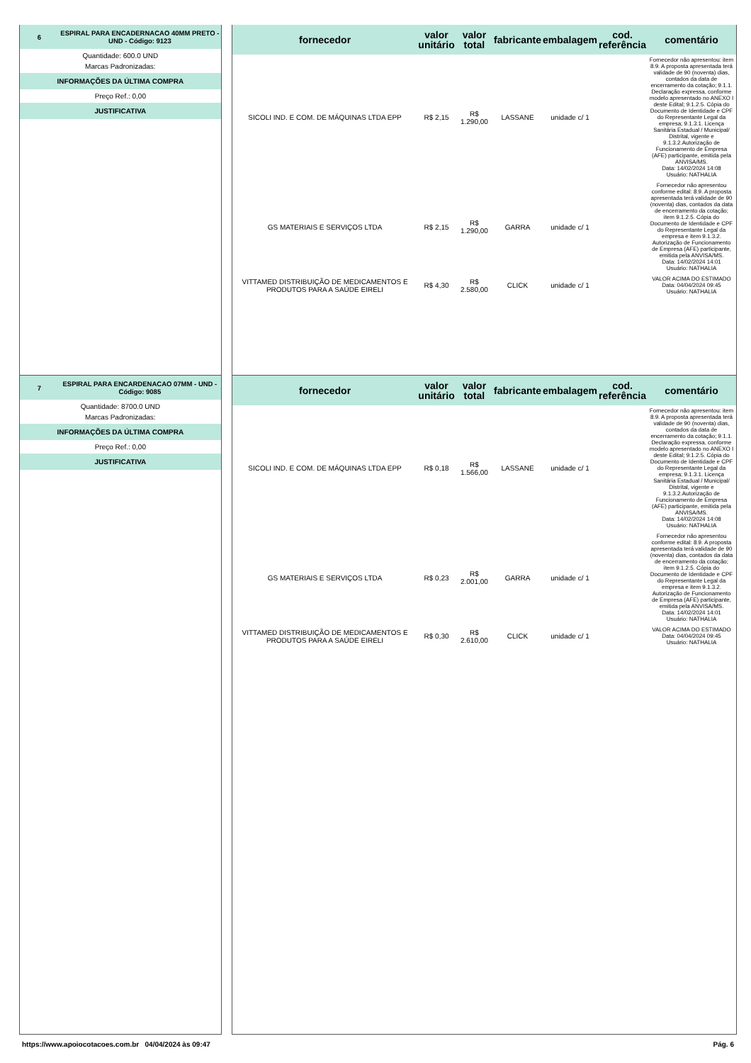6 ESPIRAL PARA ENCADERNACAO 40MM PRETO - UND - Código: 9123
Quantidade: 600.0 UND
Marcas Padronizadas:
INFORMAÇÕES DA ÚLTIMA COMPRA
Preço Ref.: 0,00
JUSTIFICATIVA
| fornecedor | valor unitário | valor total | fabricante | embalagem | cod. referência | comentário |
| --- | --- | --- | --- | --- | --- | --- |
| SICOLI IND. E COM. DE MÁQUINAS LTDA EPP | R$ 2,15 | R$ 1.290,00 | LASSANE | unidade c/ 1 | | Fornecedor não apresentou: item 8.9. A proposta apresentada terá validade de 90 (noventa) dias, contados da data de encerramento da cotação; 9.1.1. Declaração expressa, conforme modelo apresentado no ANEXO I deste Edital; 9.1.2.5. Cópia do Documento de Identidade e CPF do Representante Legal da empresa; 9.1.3.1. Licença Sanitária Estadual / Municipal/ Distrital, vigente e 9.1.3.2.Autorização de Funcionamento de Empresa (AFE) participante, emitida pela ANVISA/MS. Data: 14/02/2024 14:08 Usuário: NATHALIA |
| GS MATERIAIS E SERVIÇOS LTDA | R$ 2,15 | R$ 1.290,00 | GARRA | unidade c/ 1 | | Fornecedor não apresentou conforme edital: 8.9. A proposta apresentada terá validade de 90 (noventa) dias, contados da data de encerramento da cotação; item 9.1.2.5. Cópia do Documento de Identidade e CPF do Representante Legal da empresa e item 9.1.3.2. Autorização de Funcionamento de Empresa (AFE) participante, emitida pela ANVISA/MS. Data: 14/02/2024 14:01 Usuário: NATHALIA |
| VITTAMED DISTRIBUIÇÃO DE MEDICAMENTOS E PRODUTOS PARA A SAÚDE EIRELI | R$ 4,30 | R$ 2.580,00 | CLICK | unidade c/ 1 | | VALOR ACIMA DO ESTIMADO Data: 04/04/2024 09:45 Usuário: NATHALIA |
7 ESPIRAL PARA ENCARDENACAO 07MM - UND - Código: 9085
Quantidade: 8700.0 UND
Marcas Padronizadas:
INFORMAÇÕES DA ÚLTIMA COMPRA
Preço Ref.: 0,00
JUSTIFICATIVA
| fornecedor | valor unitário | valor total | fabricante | embalagem | cod. referência | comentário |
| --- | --- | --- | --- | --- | --- | --- |
| SICOLI IND. E COM. DE MÁQUINAS LTDA EPP | R$ 0,18 | R$ 1.566,00 | LASSANE | unidade c/ 1 | | Fornecedor não apresentou: item 8.9. A proposta apresentada terá validade de 90 (noventa) dias, contados da data de encerramento da cotação; 9.1.1. Declaração expressa, conforme modelo apresentado no ANEXO I deste Edital; 9.1.2.5. Cópia do Documento de Identidade e CPF do Representante Legal da empresa; 9.1.3.1. Licença Sanitária Estadual / Municipal/ Distrital, vigente e 9.1.3.2.Autorização de Funcionamento de Empresa (AFE) participante, emitida pela ANVISA/MS. Data: 14/02/2024 14:08 Usuário: NATHALIA |
| GS MATERIAIS E SERVIÇOS LTDA | R$ 0,23 | R$ 2.001,00 | GARRA | unidade c/ 1 | | Fornecedor não apresentou conforme edital: 8.9. A proposta apresentada terá validade de 90 (noventa) dias, contados da data de encerramento da cotação; item 9.1.2.5. Cópia do Documento de Identidade e CPF do Representante Legal da empresa e item 9.1.3.2. Autorização de Funcionamento de Empresa (AFE) participante, emitida pela ANVISA/MS. Data: 14/02/2024 14:01 Usuário: NATHALIA |
| VITTAMED DISTRIBUIÇÃO DE MEDICAMENTOS E PRODUTOS PARA A SAÚDE EIRELI | R$ 0,30 | R$ 2.610,00 | CLICK | unidade c/ 1 | | VALOR ACIMA DO ESTIMADO Data: 04/04/2024 09:45 Usuário: NATHALIA |
https://www.apoiocotacoes.com.br 04/04/2024 às 09:47 Pág. 6